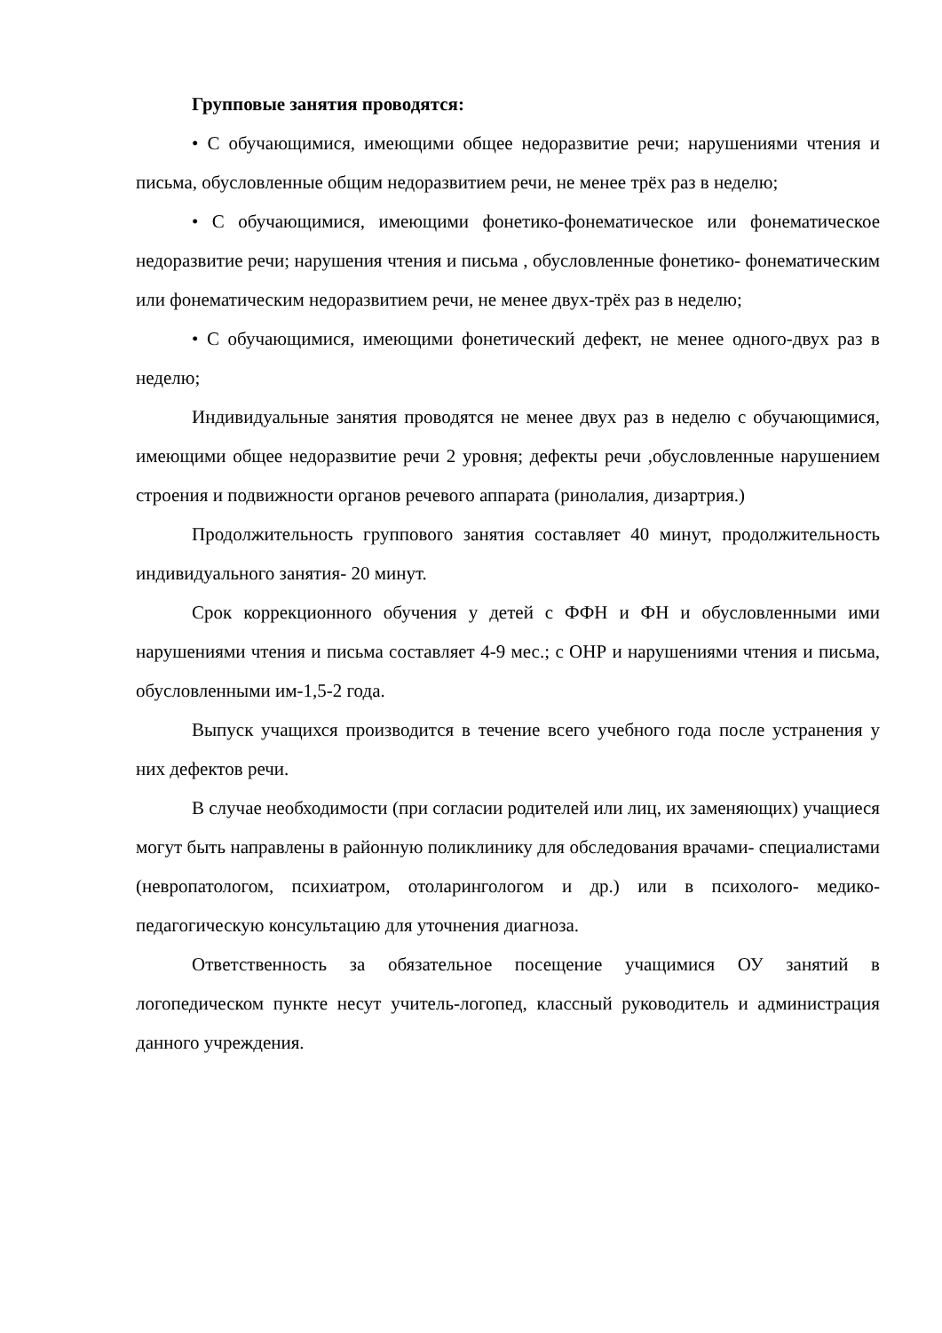Групповые занятия проводятся:
• С обучающимися, имеющими общее недоразвитие речи; нарушениями чтения и письма, обусловленные общим недоразвитием речи, не менее трёх раз в неделю;
• С обучающимися, имеющими фонетико-фонематическое или фонематическое недоразвитие речи; нарушения чтения и письма , обусловленные фонетико- фонематическим или фонематическим недоразвитием речи, не менее двух-трёх раз в неделю;
• С обучающимися, имеющими фонетический дефект, не менее одного-двух раз в неделю;
Индивидуальные занятия проводятся не менее двух раз в неделю с обучающимися, имеющими общее недоразвитие речи 2 уровня; дефекты речи ,обусловленные нарушением строения и подвижности органов речевого аппарата (ринолалия, дизартрия.)
Продолжительность группового занятия составляет 40 минут, продолжительность индивидуального занятия- 20 минут.
Срок коррекционного обучения у детей с ФФН и ФН и обусловленными ими нарушениями чтения и письма составляет 4-9 мес.; с ОНР и нарушениями чтения и письма, обусловленными им-1,5-2 года.
Выпуск учащихся производится в течение всего учебного года после устранения у них дефектов речи.
В случае необходимости (при согласии родителей или лиц, их заменяющих) учащиеся могут быть направлены в районную поликлинику для обследования врачами- специалистами (невропатологом, психиатром, отоларингологом и др.) или в психолого- медико-педагогическую консультацию для уточнения диагноза.
Ответственность за обязательное посещение учащимися ОУ занятий в логопедическом пункте несут учитель-логопед, классный руководитель и администрация данного учреждения.